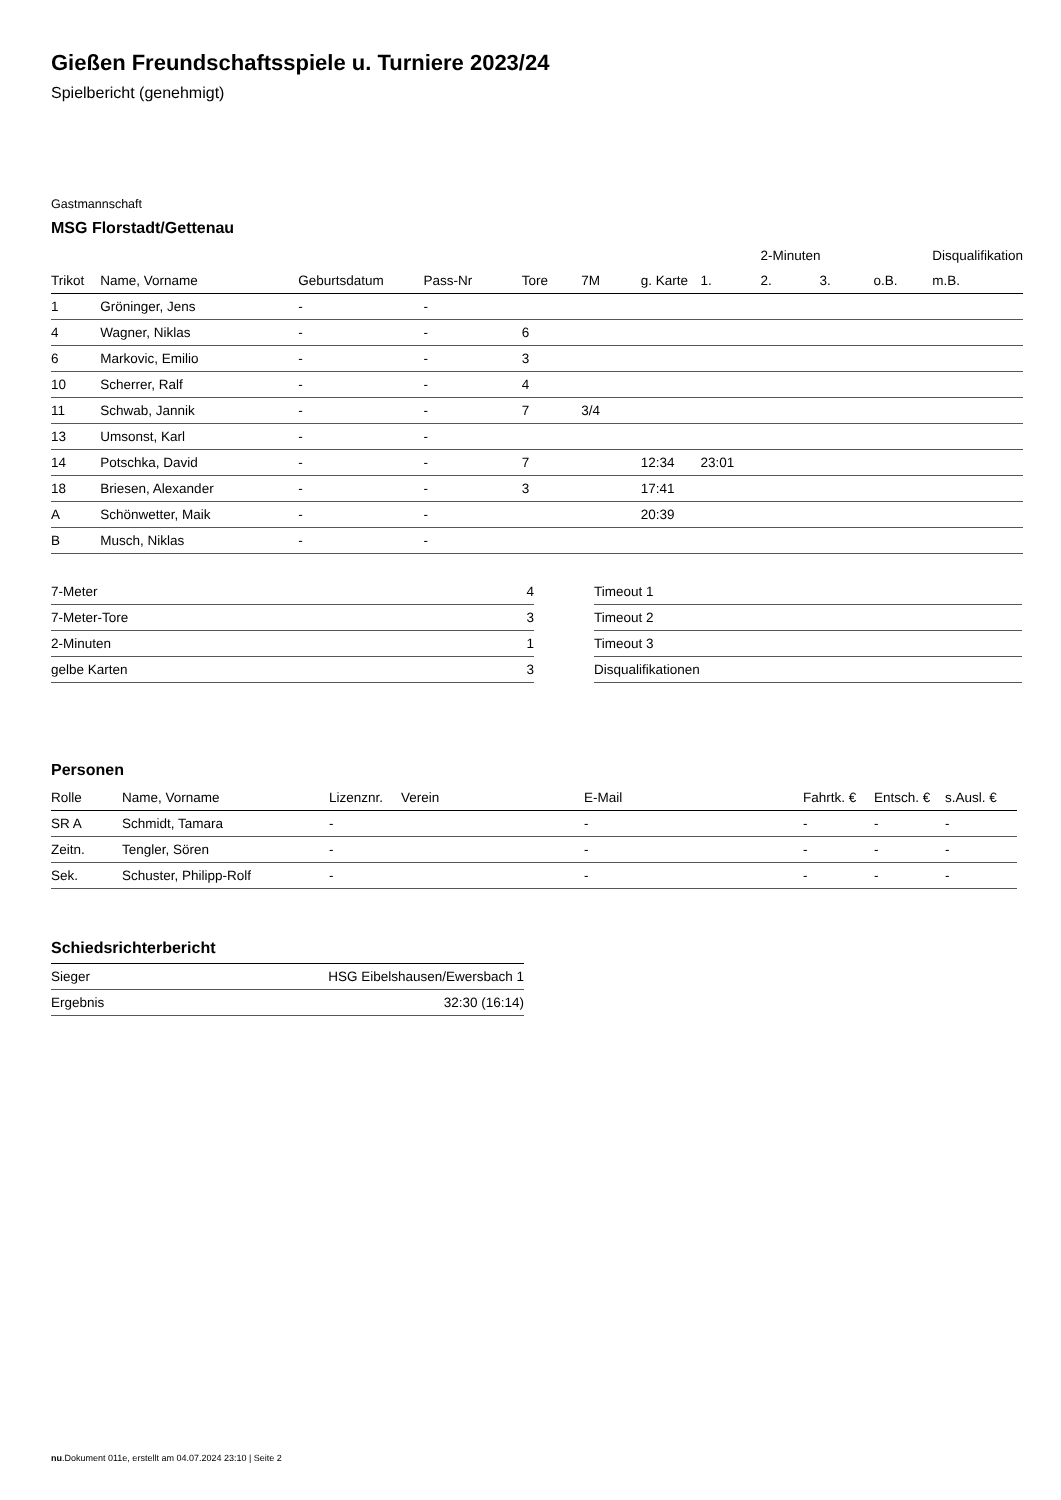Gießen Freundschaftsspiele u. Turniere 2023/24
Spielbericht (genehmigt)
Gastmannschaft
MSG Florstadt/Gettenau
| | | | | | | | | 2-Minuten | | | Disqualifikation |
| --- | --- | --- | --- | --- | --- | --- | --- | --- | --- | --- | --- |
| Trikot | Name, Vorname | Geburtsdatum | Pass-Nr | Tore | 7M | g. Karte | 1. | 2. | 3. | o.B. | m.B. |
| 1 | Gröninger, Jens | - | - | | | | | | | | |
| 4 | Wagner, Niklas | - | - | 6 | | | | | | | |
| 6 | Markovic, Emilio | - | - | 3 | | | | | | | |
| 10 | Scherrer, Ralf | - | - | 4 | | | | | | | |
| 11 | Schwab, Jannik | - | - | 7 | 3/4 | | | | | | |
| 13 | Umsonst, Karl | - | - | | | | | | | | |
| 14 | Potschka, David | - | - | 7 | | 12:34 | 23:01 | | | | |
| 18 | Briesen, Alexander | - | - | 3 | | 17:41 | | | | | |
| A | Schönwetter, Maik | - | - | | | 20:39 | | | | | |
| B | Musch, Niklas | - | - | | | | | | | | |
| 7-Meter | 4 |
| 7-Meter-Tore | 3 |
| 2-Minuten | 1 |
| gelbe Karten | 3 |
| Timeout 1 |
| Timeout 2 |
| Timeout 3 |
| Disqualifikationen |
Personen
| Rolle | Name, Vorname | Lizenznr. | Verein | E-Mail | Fahrtk. € | Entsch. € | s.Ausl. € |
| --- | --- | --- | --- | --- | --- | --- | --- |
| SR A | Schmidt, Tamara | - | | - | - | - | - |
| Zeitn. | Tengler, Sören | - | | - | - | - | - |
| Sek. | Schuster, Philipp-Rolf | - | | - | - | - | - |
Schiedsrichterbericht
| Sieger | HSG Eibelshausen/Ewersbach 1 |
| Ergebnis | 32:30 (16:14) |
nu.Dokument 011e, erstellt am 04.07.2024 23:10 | Seite 2